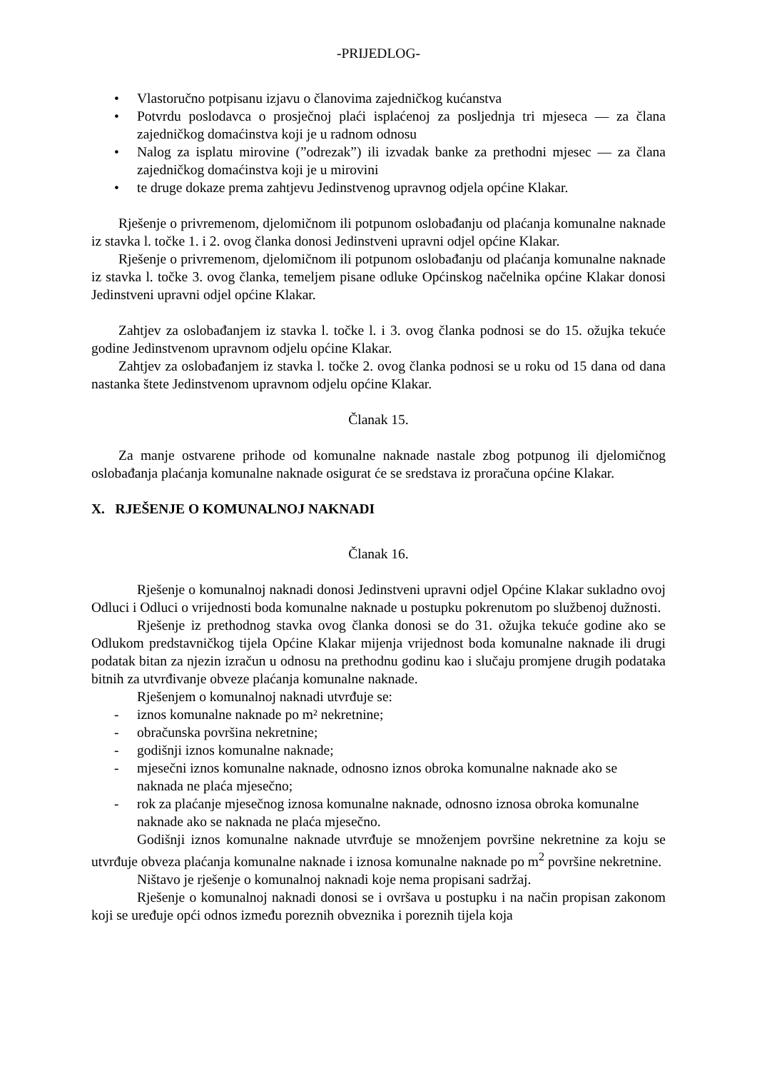-PRIJEDLOG-
• Vlastoručno potpisanu izjavu o članovima zajedničkog kućanstva
• Potvrdu poslodavca o prosječnoj plaći isplaćenoj za posljednja tri mjeseca — za člana zajedničkog domaćinstva koji je u radnom odnosu
• Nalog za isplatu mirovine (”odrezak”) ili izvadak banke za prethodni mjesec — za člana zajedničkog domaćinstva koji je u mirovini
• te druge dokaze prema zahtjevu Jedinstvenog upravnog odjela općine Klakar.
Rješenje o privremenom, djelomičnom ili potpunom oslobađanju od plaćanja komunalne naknade iz stavka l. točke 1. i 2. ovog članka donosi Jedinstveni upravni odjel općine Klakar.
Rješenje o privremenom, djelomičnom ili potpunom oslobađanju od plaćanja komunalne naknade iz stavka l. točke 3. ovog članka, temeljem pisane odluke Općinskog načelnika općine Klakar donosi Jedinstveni upravni odjel općine Klakar.
Zahtjev za oslobađanjem iz stavka l. točke l. i 3. ovog članka podnosi se do 15. ožujka tekuće godine Jedinstvenom upravnom odjelu općine Klakar.
Zahtjev za oslobađanjem iz stavka l. točke 2. ovog članka podnosi se u roku od 15 dana od dana nastanka štete Jedinstvenom upravnom odjelu općine Klakar.
Članak 15.
Za manje ostvarene prihode od komunalne naknade nastale zbog potpunog ili djelomičnog oslobađanja plaćanja komunalne naknade osigurat će se sredstava iz proračuna općine Klakar.
X. RJEŠENJE O KOMUNALNOJ NAKNADI
Članak 16.
Rješenje o komunalnoj naknadi donosi Jedinstveni upravni odjel Općine Klakar sukladno ovoj Odluci i Odluci o vrijednosti boda komunalne naknade u postupku pokrenutom po službenoj dužnosti.
Rješenje iz prethodnog stavka ovog članka donosi se do 31. ožujka tekuće godine ako se Odlukom predstavničkog tijela Općine Klakar mijenja vrijednost boda komunalne naknade ili drugi podatak bitan za njezin izračun u odnosu na prethodnu godinu kao i slučaju promjene drugih podataka bitnih za utvrđivanje obveze plaćanja komunalne naknade.
Rješenjem o komunalnoj naknadi utvrđuje se:
- iznos komunalne naknade po m² nekretnine;
- obračunska površina nekretnine;
- godišnji iznos komunalne naknade;
- mjesečni iznos komunalne naknade, odnosno iznos obroka komunalne naknade ako se naknada ne plaća mjesečno;
- rok za plaćanje mjesečnog iznosa komunalne naknade, odnosno iznosa obroka komunalne naknade ako se naknada ne plaća mjesečno.
Godišnji iznos komunalne naknade utvrđuje se množenjem površine nekretnine za koju se utvrđuje obveza plaćanja komunalne naknade i iznosa komunalne naknade po m<sup>2</sup> površine nekretnine.
Ništavo je rješenje o komunalnoj naknadi koje nema propisani sadržaj.
Rješenje o komunalnoj naknadi donosi se i ovršava u postupku i na način propisan zakonom koji se uređuje opći odnos između poreznih obveznika i poreznih tijela koja